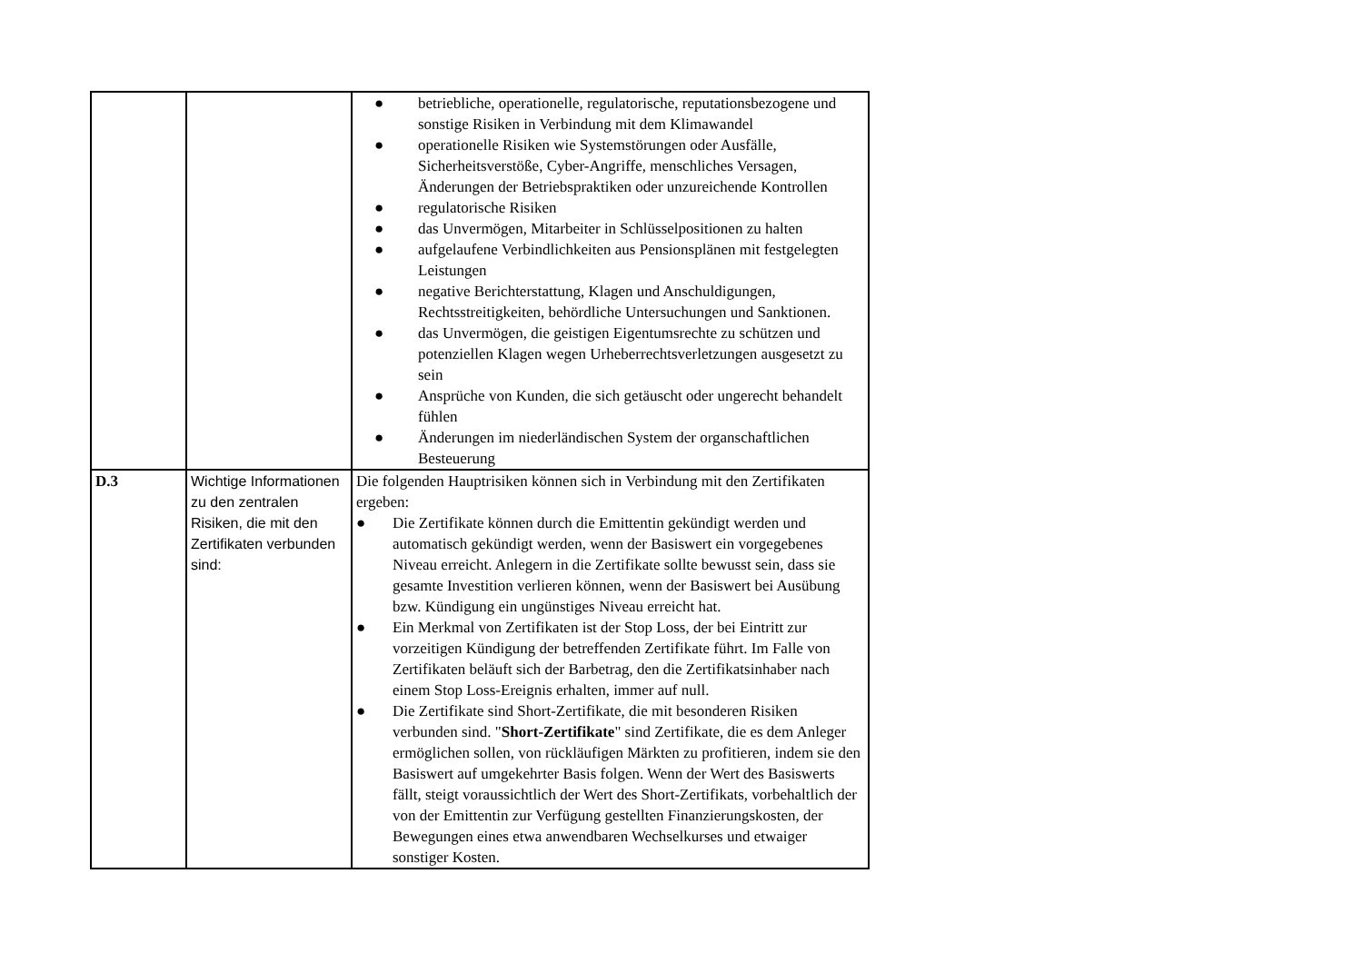| | | ● betriebliche, operationelle, regulatorische, reputationsbezogene und sonstige Risiken in Verbindung mit dem Klimawandel ● operationelle Risiken wie Systemstörungen oder Ausfälle, Sicherheitsverstöße, Cyber-Angriffe, menschliches Versagen, Änderungen der Betriebspraktiken oder unzureichende Kontrollen ● regulatorische Risiken ● das Unvermögen, Mitarbeiter in Schlüsselpositionen zu halten ● aufgelaufene Verbindlichkeiten aus Pensionsplänen mit festgelegten Leistungen ● negative Berichterstattung, Klagen und Anschuldigungen, Rechtsstreitigkeiten, behördliche Untersuchungen und Sanktionen. ● das Unvermögen, die geistigen Eigentumsrechte zu schützen und potenziellen Klagen wegen Urheberrechtsverletzungen ausgesetzt zu sein ● Ansprüche von Kunden, die sich getäuscht oder ungerecht behandelt fühlen ● Änderungen im niederländischen System der organschaftlichen Besteuerung |
| D.3 | Wichtige Informationen zu den zentralen Risiken, die mit den Zertifikaten verbunden sind: | Die folgenden Hauptrisiken können sich in Verbindung mit den Zertifikaten ergeben: ● Die Zertifikate können durch die Emittentin gekündigt werden und automatisch gekündigt werden, wenn der Basiswert ein vorgegebenes Niveau erreicht. Anlegern in die Zertifikate sollte bewusst sein, dass sie gesamte Investition verlieren können, wenn der Basiswert bei Ausübung bzw. Kündigung ein ungünstiges Niveau erreicht hat. ● Ein Merkmal von Zertifikaten ist der Stop Loss, der bei Eintritt zur vorzeitigen Kündigung der betreffenden Zertifikate führt. Im Falle von Zertifikaten beläuft sich der Barbetrag, den die Zertifikatsinhaber nach einem Stop Loss-Ereignis erhalten, immer auf null. ● Die Zertifikate sind Short-Zertifikate, die mit besonderen Risiken verbunden sind. " Short-Zertifikate " sind Zertifikate, die es dem Anleger ermöglichen sollen, von rückläufigen Märkten zu profitieren, indem sie den Basiswert auf umgekehrter Basis folgen. Wenn der Wert des Basiswerts fällt, steigt voraussichtlich der Wert des Short-Zertifikats, vorbehaltlich der von der Emittentin zur Verfügung gestellten Finanzierungskosten, der Bewegungen eines etwa anwendbaren Wechselkurses und etwaiger sonstiger Kosten. |